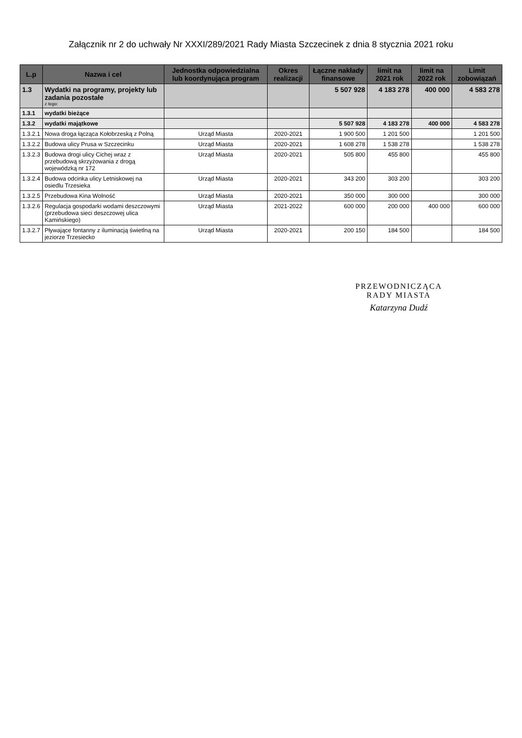Załącznik nr 2 do uchwały Nr XXXI/289/2021 Rady Miasta Szczecinek z dnia 8 stycznia 2021 roku
| L.p | Nazwa i cel | Jednostka odpowiedzialna lub koordynująca program | Okres realizacji | Łączne nakłady finansowe | limit na 2021 rok | limit na 2022 rok | Limit zobowiązań |
| --- | --- | --- | --- | --- | --- | --- | --- |
| 1.3 | Wydatki na programy, projekty lub zadania pozostałe z tego: | | | 5 507 928 | 4 183 278 | 400 000 | 4 583 278 |
| 1.3.1 | wydatki bieżące | | | | | | |
| 1.3.2 | wydatki majątkowe | | | 5 507 928 | 4 183 278 | 400 000 | 4 583 278 |
| 1.3.2.1 | Nowa droga łącząca Kołobrzeską z Polną | Urząd Miasta | 2020-2021 | 1 900 500 | 1 201 500 | | 1 201 500 |
| 1.3.2.2 | Budowa ulicy Prusa w Szczecinku | Urząd Miasta | 2020-2021 | 1 608 278 | 1 538 278 | | 1 538 278 |
| 1.3.2.3 | Budowa drogi ulicy Cichej wraz z przebudową skrzyżowania z drogą wojewódzką nr 172 | Urząd Miasta | 2020-2021 | 505 800 | 455 800 | | 455 800 |
| 1.3.2.4 | Budowa odcinka ulicy Letniskowej na osiedlu Trzesieka | Urząd Miasta | 2020-2021 | 343 200 | 303 200 | | 303 200 |
| 1.3.2.5 | Przebudowa Kina Wolność | Urząd Miasta | 2020-2021 | 350 000 | 300 000 | | 300 000 |
| 1.3.2.6 | Regulacja gospodarki wodami deszczowymi (przebudowa sieci deszczowej ulica Kamińskiego) | Urząd Miasta | 2021-2022 | 600 000 | 200 000 | 400 000 | 600 000 |
| 1.3.2.7 | Pływające fontanny z iluminacją świetlną na jeziorze Trzesiecko | Urząd Miasta | 2020-2021 | 200 150 | 184 500 | | 184 500 |
PRZEWODNICZĄCA
RADY MIASTA
Katarzyna Dudź